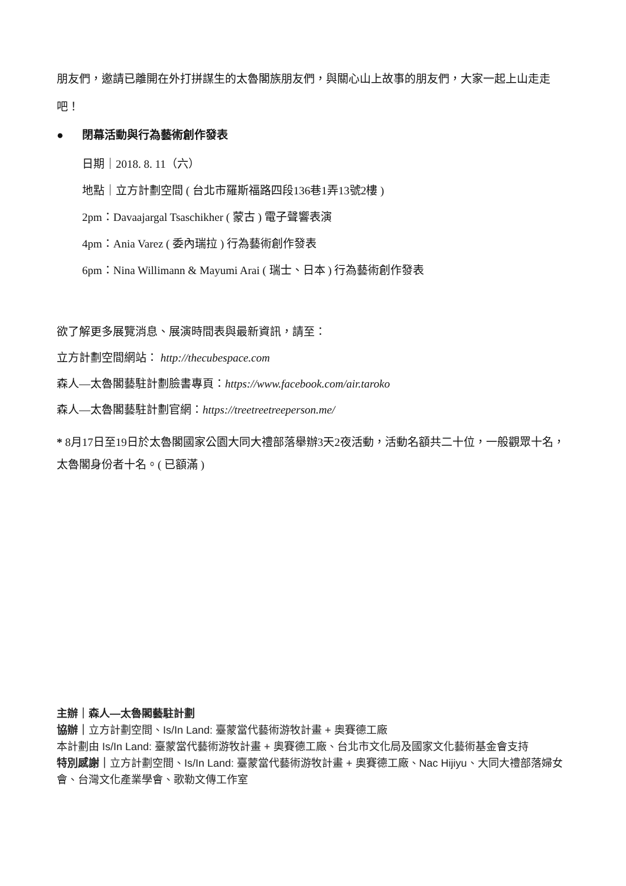朋友們，邀請已離開在外打拼謀生的太魯閣族朋友們，與關心山上故事的朋友們，大家一起上山走走吧！
● 閉幕活動與行為藝術創作發表
日期｜2018. 8. 11（六）
地點｜立方計劃空間 ( 台北市羅斯福路四段136巷1弄13號2樓 )
2pm：Davaajargal Tsaschikher ( 蒙古 ) 電子聲響表演
4pm：Ania Varez ( 委內瑞拉 ) 行為藝術創作發表
6pm：Nina Willimann & Mayumi Arai ( 瑞士、日本 ) 行為藝術創作發表
欲了解更多展覽消息、展演時間表與最新資訊，請至：
立方計劃空間網站： http://thecubespace.com
森人—太魯閣藝駐計劃臉書專頁：https://www.facebook.com/air.taroko
森人—太魯閣藝駐計劃官網：https://treetreetreeperson.me/
* 8月17日至19日於太魯閣國家公園大同大禮部落舉辦3天2夜活動，活動名額共二十位，一般觀眾十名，太魯閣身份者十名。( 已額滿 )
主辦｜森人—太魯閣藝駐計劃
協辦｜立方計劃空間、Is/In Land: 臺蒙當代藝術游牧計畫 + 奧賽德工廠
本計劃由 Is/In Land: 臺蒙當代藝術游牧計畫 + 奧賽德工廠、台北市文化局及國家文化藝術基金會支持
特別感謝｜立方計劃空間、Is/In Land: 臺蒙當代藝術游牧計畫 + 奧賽德工廠、Nac Hijiyu、大同大禮部落婦女會、台灣文化產業學會、歌勒文傳工作室